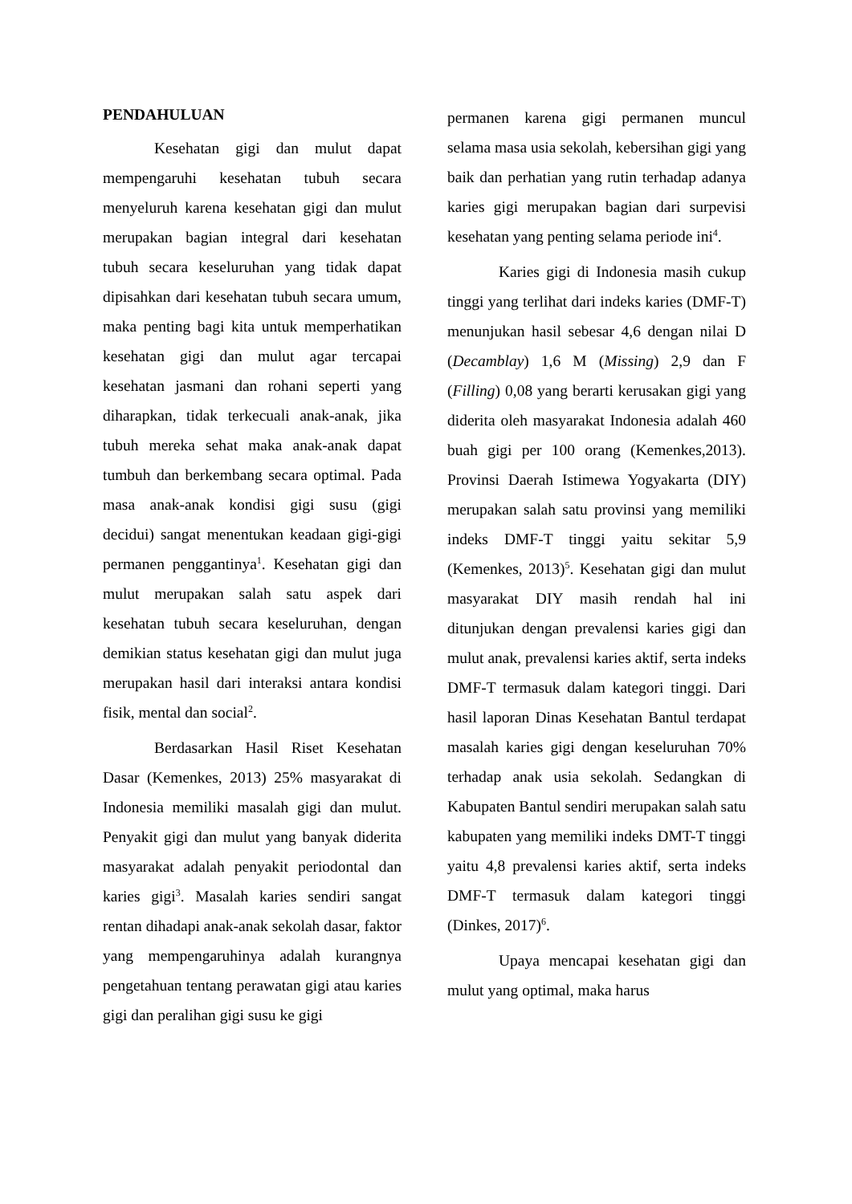PENDAHULUAN
Kesehatan gigi dan mulut dapat mempengaruhi kesehatan tubuh secara menyeluruh karena kesehatan gigi dan mulut merupakan bagian integral dari kesehatan tubuh secara keseluruhan yang tidak dapat dipisahkan dari kesehatan tubuh secara umum, maka penting bagi kita untuk memperhatikan kesehatan gigi dan mulut agar tercapai kesehatan jasmani dan rohani seperti yang diharapkan, tidak terkecuali anak-anak, jika tubuh mereka sehat maka anak-anak dapat tumbuh dan berkembang secara optimal. Pada masa anak-anak kondisi gigi susu (gigi decidui) sangat menentukan keadaan gigi-gigi permanen penggantinya<sup>1</sup>. Kesehatan gigi dan mulut merupakan salah satu aspek dari kesehatan tubuh secara keseluruhan, dengan demikian status kesehatan gigi dan mulut juga merupakan hasil dari interaksi antara kondisi fisik, mental dan social<sup>2</sup>.
Berdasarkan Hasil Riset Kesehatan Dasar (Kemenkes, 2013) 25% masyarakat di Indonesia memiliki masalah gigi dan mulut. Penyakit gigi dan mulut yang banyak diderita masyarakat adalah penyakit periodontal dan karies gigi<sup>3</sup>. Masalah karies sendiri sangat rentan dihadapi anak-anak sekolah dasar, faktor yang mempengaruhinya adalah kurangnya pengetahuan tentang perawatan gigi atau karies gigi dan peralihan gigi susu ke gigi
permanen karena gigi permanen muncul selama masa usia sekolah, kebersihan gigi yang baik dan perhatian yang rutin terhadap adanya karies gigi merupakan bagian dari surpevisi kesehatan yang penting selama periode ini<sup>4</sup>.
Karies gigi di Indonesia masih cukup tinggi yang terlihat dari indeks karies (DMF-T) menunjukan hasil sebesar 4,6 dengan nilai D (Decamblay) 1,6 M (Missing) 2,9 dan F (Filling) 0,08 yang berarti kerusakan gigi yang diderita oleh masyarakat Indonesia adalah 460 buah gigi per 100 orang (Kemenkes,2013). Provinsi Daerah Istimewa Yogyakarta (DIY) merupakan salah satu provinsi yang memiliki indeks DMF-T tinggi yaitu sekitar 5,9 (Kemenkes, 2013)<sup>5</sup>. Kesehatan gigi dan mulut masyarakat DIY masih rendah hal ini ditunjukan dengan prevalensi karies gigi dan mulut anak, prevalensi karies aktif, serta indeks DMF-T termasuk dalam kategori tinggi. Dari hasil laporan Dinas Kesehatan Bantul terdapat masalah karies gigi dengan keseluruhan 70% terhadap anak usia sekolah. Sedangkan di Kabupaten Bantul sendiri merupakan salah satu kabupaten yang memiliki indeks DMT-T tinggi yaitu 4,8 prevalensi karies aktif, serta indeks DMF-T termasuk dalam kategori tinggi (Dinkes, 2017)<sup>6</sup>.
Upaya mencapai kesehatan gigi dan mulut yang optimal, maka harus